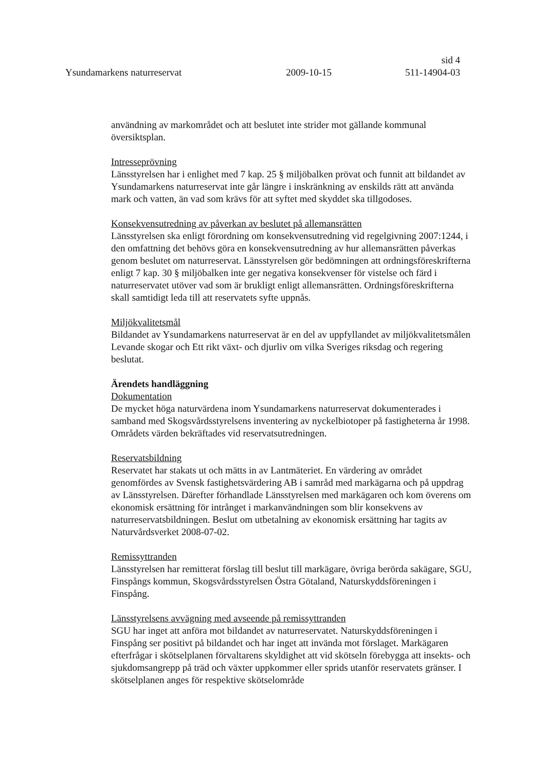sid 4
Ysundamarkens naturreservat 2009-10-15 511-14904-03
användning av markområdet och att beslutet inte strider mot gällande kommunal översiktsplan.
Intresseprövning
Länsstyrelsen har i enlighet med 7 kap. 25 § miljöbalken prövat och funnit att bildandet av Ysundamarkens naturreservat inte går längre i inskränkning av enskilds rätt att använda mark och vatten, än vad som krävs för att syftet med skyddet ska tillgodoses.
Konsekvensutredning av påverkan av beslutet på allemansrätten
Länsstyrelsen ska enligt förordning om konsekvensutredning vid regelgivning 2007:1244, i den omfattning det behövs göra en konsekvensutredning av hur allemansrätten påverkas genom beslutet om naturreservat. Länsstyrelsen gör bedömningen att ordningsföreskrifterna enligt 7 kap. 30 § miljöbalken inte ger negativa konsekvenser för vistelse och färd i naturreservatet utöver vad som är brukligt enligt allemansrätten. Ordningsföreskrifterna skall samtidigt leda till att reservatets syfte uppnås.
Miljökvalitetsmål
Bildandet av Ysundamarkens naturreservat är en del av uppfyllandet av miljökvalitetsmålen Levande skogar och Ett rikt växt- och djurliv om vilka Sveriges riksdag och regering beslutat.
Ärendets handläggning
Dokumentation
De mycket höga naturvärdena inom Ysundamarkens naturreservat dokumenterades i samband med Skogsvårdsstyrelsens inventering av nyckelbiotoper på fastigheterna år 1998. Områdets värden bekräftades vid reservatsutredningen.
Reservatsbildning
Reservatet har stakats ut och mätts in av Lantmäteriet. En värdering av området genomfördes av Svensk fastighetsvärdering AB i samråd med markägarna och på uppdrag av Länsstyrelsen. Därefter förhandlade Länsstyrelsen med markägaren och kom överens om ekonomisk ersättning för intrånget i markanvändningen som blir konsekvens av naturreservatsbildningen. Beslut om utbetalning av ekonomisk ersättning har tagits av Naturvårdsverket 2008-07-02.
Remissyttranden
Länsstyrelsen har remitterat förslag till beslut till markägare, övriga berörda sakägare, SGU, Finspångs kommun, Skogsvårdsstyrelsen Östra Götaland, Naturskyddsföreningen i Finspång.
Länsstyrelsens avvägning med avseende på remissyttranden
SGU har inget att anföra mot bildandet av naturreservatet. Naturskyddsföreningen i Finspång ser positivt på bildandet och har inget att invända mot förslaget. Markägaren efterfrågar i skötselplanen förvaltarens skyldighet att vid skötseln förebygga att insekts- och sjukdomsangrepp på träd och växter uppkommer eller sprids utanför reservatets gränser. I skötselplanen anges för respektive skötselområde